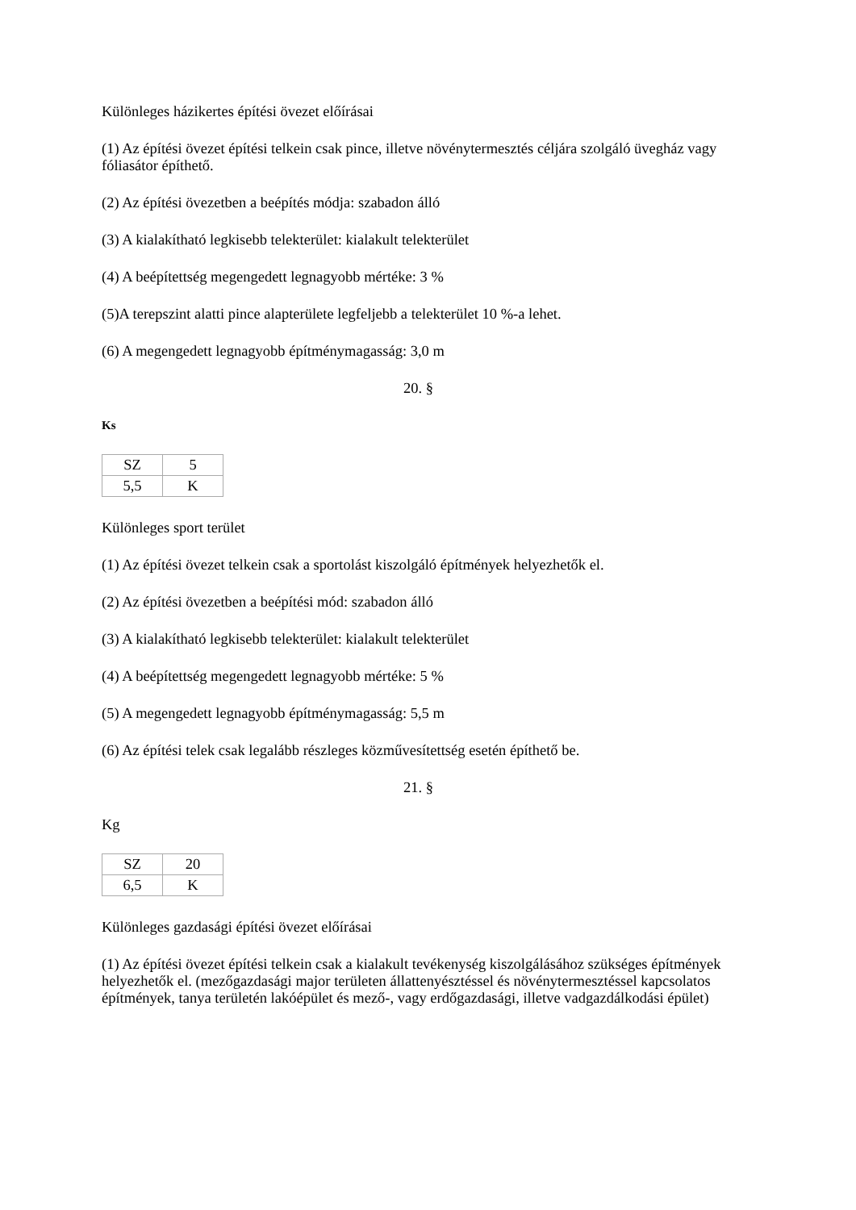Különleges házikertes építési övezet előírásai
(1) Az építési övezet építési telkein csak pince, illetve növénytermesztés céljára szolgáló üvegház vagy fóliasátor építhető.
(2) Az építési övezetben a beépítés módja: szabadon álló
(3) A kialakítható legkisebb telekterület: kialakult telekterület
(4) A beépítettség megengedett legnagyobb mértéke: 3 %
(5)A terepszint alatti pince alapterülete legfeljebb a telekterület 10 %-a lehet.
(6) A megengedett legnagyobb építménymagasság: 3,0 m
20. §
Ks
| SZ | 5 |
| 5,5 | K |
Különleges sport terület
(1) Az építési övezet telkein csak a sportolást kiszolgáló építmények helyezhetők el.
(2) Az építési övezetben a beépítési mód: szabadon álló
(3) A kialakítható legkisebb telekterület: kialakult telekterület
(4) A beépítettség megengedett legnagyobb mértéke: 5 %
(5) A megengedett legnagyobb építménymagasság: 5,5 m
(6) Az építési telek csak legalább részleges közművesítettség esetén építhető be.
21. §
Kg
| SZ | 20 |
| 6,5 | K |
Különleges gazdasági építési övezet előírásai
(1) Az építési övezet építési telkein csak a kialakult tevékenység kiszolgálásához szükséges építmények helyezhetők el. (mezőgazdasági major területen állattenyésztéssel és növénytermesztéssel kapcsolatos építmények, tanya területén lakóépület és mező-, vagy erdőgazdasági, illetve vadgazdálkodási épület)